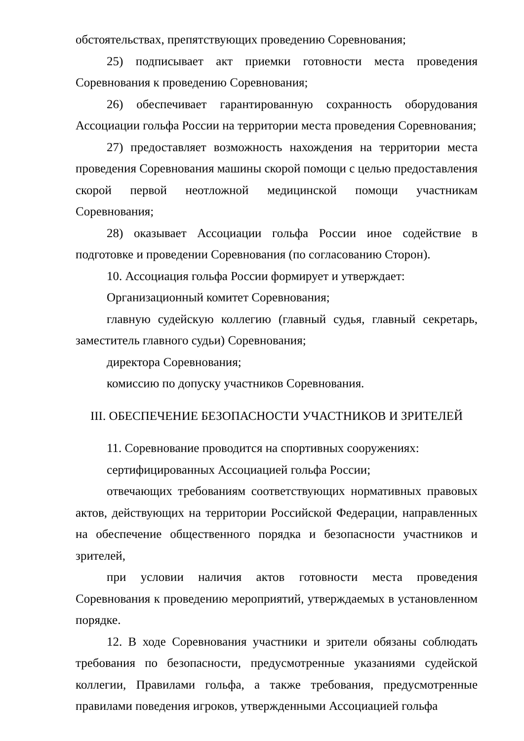обстоятельствах, препятствующих проведению Соревнования;
25) подписывает акт приемки готовности места проведения Соревнования к проведению Соревнования;
26) обеспечивает гарантированную сохранность оборудования Ассоциации гольфа России на территории места проведения Соревнования;
27) предоставляет возможность нахождения на территории места проведения Соревнования машины скорой помощи с целью предоставления скорой первой неотложной медицинской помощи участникам Соревнования;
28) оказывает Ассоциации гольфа России иное содействие в подготовке и проведении Соревнования (по согласованию Сторон).
10. Ассоциация гольфа России формирует и утверждает:
Организационный комитет Соревнования;
главную судейскую коллегию (главный судья, главный секретарь, заместитель главного судьи) Соревнования;
директора Соревнования;
комиссию по допуску участников Соревнования.
III. ОБЕСПЕЧЕНИЕ БЕЗОПАСНОСТИ УЧАСТНИКОВ И ЗРИТЕЛЕЙ
11. Соревнование проводится на спортивных сооружениях:
сертифицированных Ассоциацией гольфа России;
отвечающих требованиям соответствующих нормативных правовых актов, действующих на территории Российской Федерации, направленных на обеспечение общественного порядка и безопасности участников и зрителей,
при условии наличия актов готовности места проведения Соревнования к проведению мероприятий, утверждаемых в установленном порядке.
12. В ходе Соревнования участники и зрители обязаны соблюдать требования по безопасности, предусмотренные указаниями судейской коллегии, Правилами гольфа, а также требования, предусмотренные правилами поведения игроков, утвержденными Ассоциацией гольфа